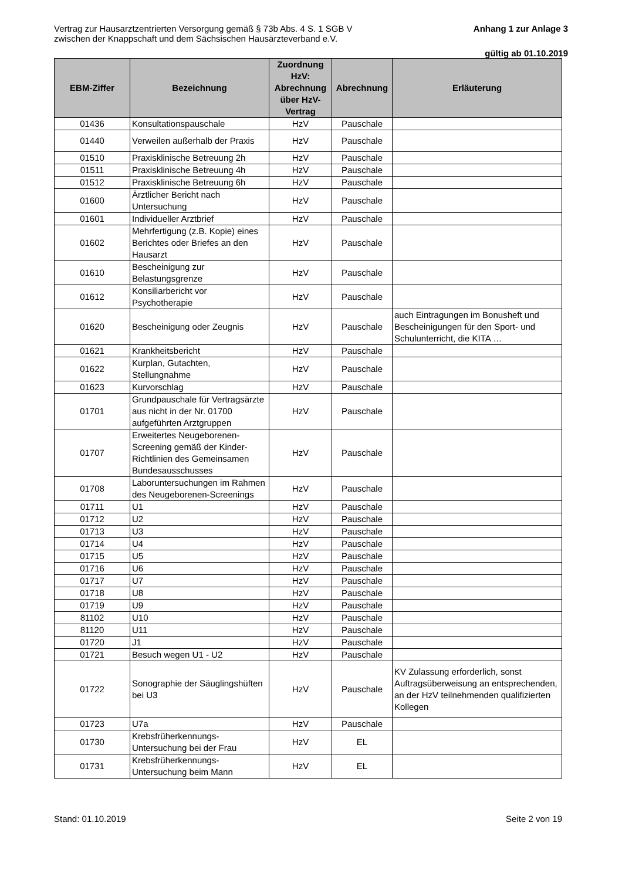Vertrag zur Hausarztzentrierten Versorgung gemäß § 73b Abs. 4 S. 1 SGB V
zwischen der Knappschaft und dem Sächsischen Hausärzteverband e.V.
Anhang 1 zur Anlage 3
gültig ab 01.10.2019
| EBM-Ziffer | Bezeichnung | Zuordnung HzV: Abrechnung über HzV-Vertrag | Abrechnung | Erläuterung |
| --- | --- | --- | --- | --- |
| 01436 | Konsultationspauschale | HzV | Pauschale | |
| 01440 | Verweilen außerhalb der Praxis | HzV | Pauschale | |
| 01510 | Praxisklinische Betreuung 2h | HzV | Pauschale | |
| 01511 | Praxisklinische Betreuung 4h | HzV | Pauschale | |
| 01512 | Praxisklinische Betreuung 6h | HzV | Pauschale | |
| 01600 | Ärztlicher Bericht nach Untersuchung | HzV | Pauschale | |
| 01601 | Individueller Arztbrief | HzV | Pauschale | |
| 01602 | Mehrfertigung (z.B. Kopie) eines Berichtes oder Briefes an den Hausarzt | HzV | Pauschale | |
| 01610 | Bescheinigung zur Belastungsgrenze | HzV | Pauschale | |
| 01612 | Konsiliarbericht vor Psychotherapie | HzV | Pauschale | |
| 01620 | Bescheinigung oder Zeugnis | HzV | Pauschale | auch Eintragungen im Bonusheft und Bescheinigungen für den Sport- und Schulunterricht, die KITA … |
| 01621 | Krankheitsbericht | HzV | Pauschale | |
| 01622 | Kurplan, Gutachten, Stellungnahme | HzV | Pauschale | |
| 01623 | Kurvorschlag | HzV | Pauschale | |
| 01701 | Grundpauschale für Vertragsärzte aus nicht in der Nr. 01700 aufgeführten Arztgruppen | HzV | Pauschale | |
| 01707 | Erweitertes Neugeborenen-Screening gemäß der Kinder-Richtlinien des Gemeinsamen Bundesausschusses | HzV | Pauschale | |
| 01708 | Laboruntersuchungen im Rahmen des Neugeborenen-Screenings | HzV | Pauschale | |
| 01711 | U1 | HzV | Pauschale | |
| 01712 | U2 | HzV | Pauschale | |
| 01713 | U3 | HzV | Pauschale | |
| 01714 | U4 | HzV | Pauschale | |
| 01715 | U5 | HzV | Pauschale | |
| 01716 | U6 | HzV | Pauschale | |
| 01717 | U7 | HzV | Pauschale | |
| 01718 | U8 | HzV | Pauschale | |
| 01719 | U9 | HzV | Pauschale | |
| 81102 | U10 | HzV | Pauschale | |
| 81120 | U11 | HzV | Pauschale | |
| 01720 | J1 | HzV | Pauschale | |
| 01721 | Besuch wegen U1 - U2 | HzV | Pauschale | |
| 01722 | Sonographie der Säuglingshüften bei U3 | HzV | Pauschale | KV Zulassung erforderlich, sonst Auftragsüberweisung an entsprechenden, an der HzV teilnehmenden qualifizierten Kollegen |
| 01723 | U7a | HzV | Pauschale | |
| 01730 | Krebsfrüherkennungs-Untersuchung bei der Frau | HzV | EL | |
| 01731 | Krebsfrüherkennungs-Untersuchung beim Mann | HzV | EL | |
Stand: 01.10.2019 Seite 2 von 19